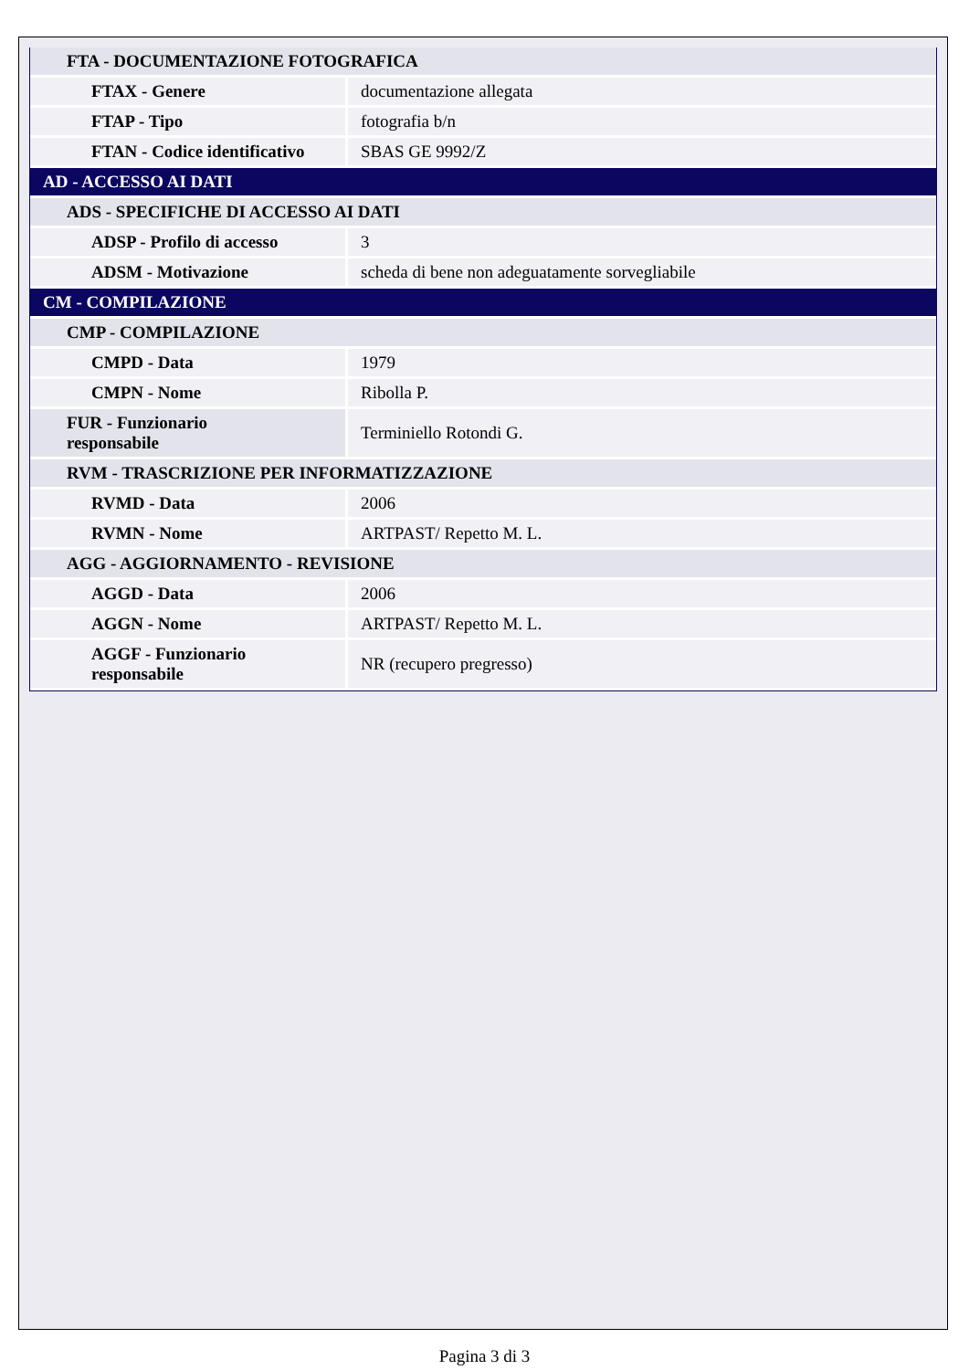| FTA - DOCUMENTAZIONE FOTOGRAFICA | |
| FTAX - Genere | documentazione allegata |
| FTAP - Tipo | fotografia b/n |
| FTAN - Codice identificativo | SBAS GE 9992/Z |
| AD - ACCESSO AI DATI | |
| ADS - SPECIFICHE DI ACCESSO AI DATI | |
| ADSP - Profilo di accesso | 3 |
| ADSM - Motivazione | scheda di bene non adeguatamente sorvegliabile |
| CM - COMPILAZIONE | |
| CMP - COMPILAZIONE | |
| CMPD - Data | 1979 |
| CMPN - Nome | Ribolla P. |
| FUR - Funzionario responsabile | Terminiello Rotondi G. |
| RVM - TRASCRIZIONE PER INFORMATIZZAZIONE | |
| RVMD - Data | 2006 |
| RVMN - Nome | ARTPAST/ Repetto M. L. |
| AGG - AGGIORNAMENTO - REVISIONE | |
| AGGD - Data | 2006 |
| AGGN - Nome | ARTPAST/ Repetto M. L. |
| AGGF - Funzionario responsabile | NR (recupero pregresso) |
Pagina 3 di 3